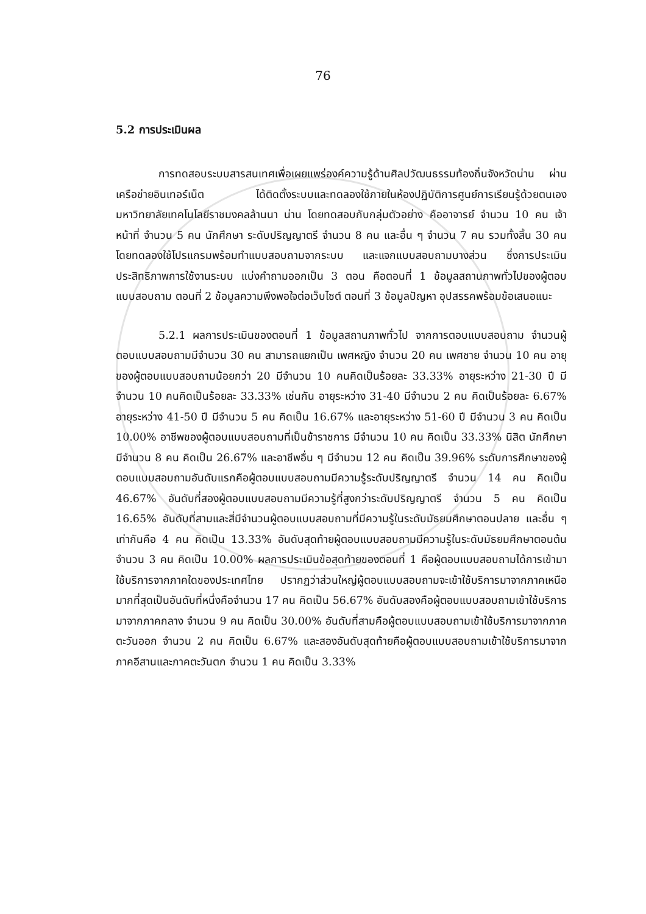76
5.2 การประเมินผล
การทดสอบระบบสารสนเทศเพื่อเผยแพร่องค์ความรู้ด้านศิลปวัฒนธรรมท้องถิ่นจังหวัดน่าน ผ่านเครือข่ายอินเทอร์เน็ต ได้ติดตั้งระบบและทดลองใช้ภายในห้องปฏิบัติการศูนย์การเรียนรู้ด้วยตนเอง มหาวิทยาลัยเทคโนโลยีราชมงคลล้านนา น่าน โดยทดสอบกับกลุ่มตัวอย่าง คืออาจารย์ จำนวน 10 คน เจ้าหน้าที่ จำนวน 5 คน นักศึกษา ระดับปริญญาตรี จำนวน 8 คน และอื่น ๆ จำนวน 7 คน รวมทั้งสิ้น 30 คน โดยทดลองใช้โปรแกรมพร้อมทำแบบสอบถามจากระบบ และแจกแบบสอบถามบางส่วน ซึ่งการประเมินประสิทธิภาพการใช้งานระบบ แบ่งคำถามออกเป็น 3 ตอน คือตอนที่ 1 ข้อมูลสถานภาพทั่วไปของผู้ตอบแบบสอบถาม ตอนที่ 2 ข้อมูลความพึงพอใจต่อเว็บไซต์ ตอนที่ 3 ข้อมูลปัญหา อุปสรรคพร้อมข้อเสนอแนะ
5.2.1 ผลการประเมินของตอนที่ 1 ข้อมูลสถานภาพทั่วไป จากการตอบแบบสอบถาม จำนวนผู้ตอบแบบสอบถามมีจำนวน 30 คน สามารถแยกเป็น เพศหญิง จำนวน 20 คน เพศชาย จำนวน 10 คน อายุของผู้ตอบแบบสอบถามน้อยกว่า 20 มีจำนวน 10 คนคิดเป็นร้อยละ 33.33% อายุระหว่าง 21-30 ปี มีจำนวน 10 คนคิดเป็นร้อยละ 33.33% เช่นกัน อายุระหว่าง 31-40 มีจำนวน 2 คน คิดเป็นร้อยละ 6.67% อายุระหว่าง 41-50 ปี มีจำนวน 5 คน คิดเป็น 16.67% และอายุระหว่าง 51-60 ปี มีจำนวน 3 คน คิดเป็น 10.00% อาชีพของผู้ตอบแบบสอบถามที่เป็นข้าราชการ มีจำนวน 10 คน คิดเป็น 33.33% นิสิต นักศึกษา มีจำนวน 8 คน คิดเป็น 26.67% และอาชีพอื่น ๆ มีจำนวน 12 คน คิดเป็น 39.96% ระดับการศึกษาของผู้ตอบแบบสอบถามอันดับแรกคือผู้ตอบแบบสอบถามมีความรู้ระดับปริญญาตรี จำนวน 14 คน คิดเป็น 46.67% อันดับที่สองผู้ตอบแบบสอบถามมีความรู้ที่สูงกว่าระดับปริญญาตรี จำนวน 5 คน คิดเป็น 16.65% อันดับที่สามและสี่มีจำนวนผู้ตอบแบบสอบถามที่มีความรู้ในระดับมัธยมศึกษาตอนปลาย และอื่น ๆ เท่ากันคือ 4 คน คิดเป็น 13.33% อันดับสุดท้ายผู้ตอบแบบสอบถามมีความรู้ในระดับมัธยมศึกษาตอนต้น จำนวน 3 คน คิดเป็น 10.00% ผลการประเมินข้อสุดท้ายของตอนที่ 1 คือผู้ตอบแบบสอบถามได้การเข้ามาใช้บริการจากภาคใดของประเทศไทย ปรากฏว่าส่วนใหญ่ผู้ตอบแบบสอบถามจะเข้าใช้บริการมาจากภาคเหนือมากที่สุดเป็นอันดับที่หนึ่งคือจำนวน 17 คน คิดเป็น 56.67% อันดับสองคือผู้ตอบแบบสอบถามเข้าใช้บริการมาจากภาคกลาง จำนวน 9 คน คิดเป็น 30.00% อันดับที่สามคือผู้ตอบแบบสอบถามเข้าใช้บริการมาจากภาคตะวันออก จำนวน 2 คน คิดเป็น 6.67% และสองอันดับสุดท้ายคือผู้ตอบแบบสอบถามเข้าใช้บริการมาจากภาคอีสานและภาคตะวันตก จำนวน 1 คน คิดเป็น 3.33%